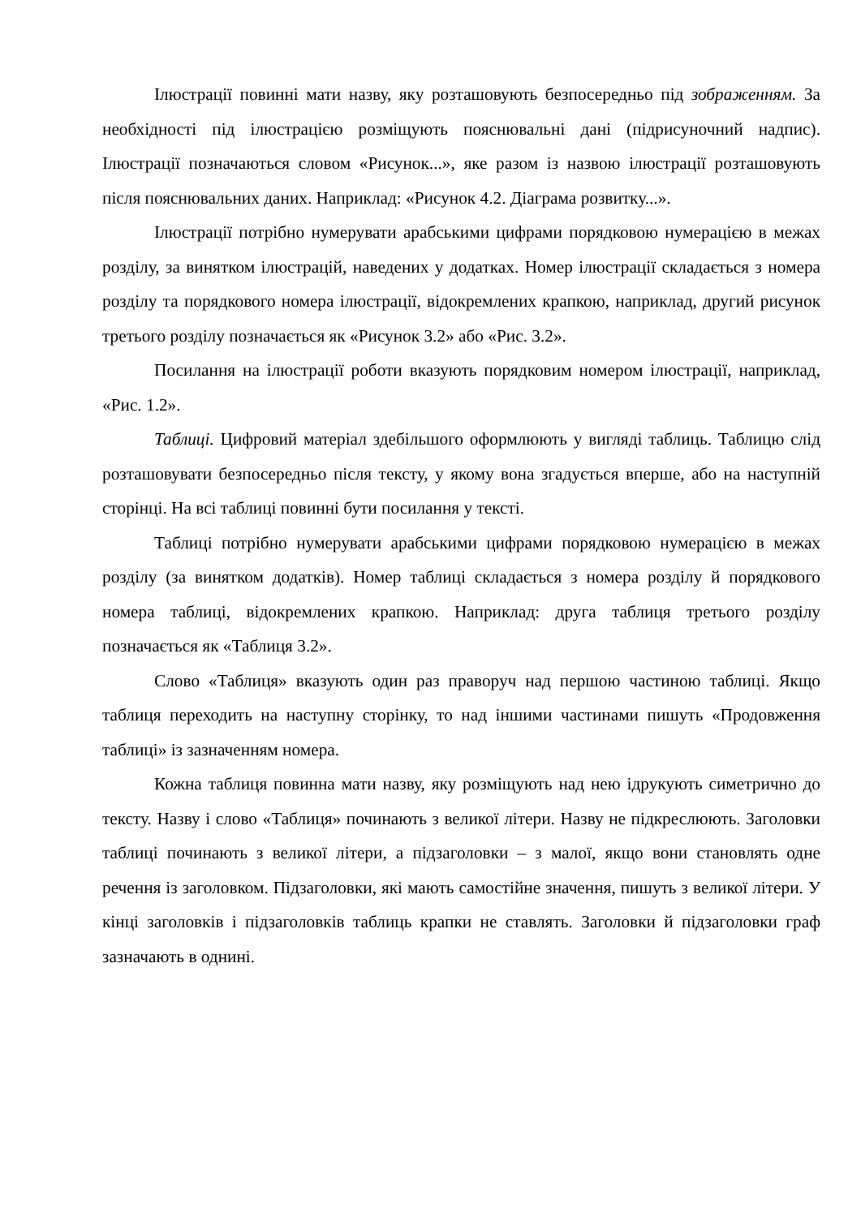Ілюстрації повинні мати назву, яку розташовують безпосередньо під зображенням. За необхідності під ілюстрацією розміщують пояснювальні дані (підрисуночний надпис). Ілюстрації позначаються словом «Рисунок...», яке разом із назвою ілюстрації розташовують після пояснювальних даних. Наприклад: «Рисунок 4.2. Діаграма розвитку...».
Ілюстрації потрібно нумерувати арабськими цифрами порядковою нумерацією в межах розділу, за винятком ілюстрацій, наведених у додатках. Номер ілюстрації складається з номера розділу та порядкового номера ілюстрації, відокремлених крапкою, наприклад, другий рисунок третього розділу позначається як «Рисунок 3.2» або «Рис. 3.2».
Посилання на ілюстрації роботи вказують порядковим номером ілюстрації, наприклад, «Рис. 1.2».
Таблиці. Цифровий матеріал здебільшого оформлюють у вигляді таблиць. Таблицю слід розташовувати безпосередньо після тексту, у якому вона згадується вперше, або на наступній сторінці. На всі таблиці повинні бути посилання у тексті.
Таблиці потрібно нумерувати арабськими цифрами порядковою нумерацією в межах розділу (за винятком додатків). Номер таблиці складається з номера розділу й порядкового номера таблиці, відокремлених крапкою. Наприклад: друга таблиця третього розділу позначається як «Таблиця 3.2».
Слово «Таблиця» вказують один раз праворуч над першою частиною таблиці. Якщо таблиця переходить на наступну сторінку, то над іншими частинами пишуть «Продовження таблиці» із зазначенням номера.
Кожна таблиця повинна мати назву, яку розміщують над нею ідрукують симетрично до тексту. Назву і слово «Таблиця» починають з великої літери. Назву не підкреслюють. Заголовки таблиці починають з великої літери, а підзаголовки – з малої, якщо вони становлять одне речення із заголовком. Підзаголовки, які мають самостійне значення, пишуть з великої літери. У кінці заголовків і підзаголовків таблиць крапки не ставлять. Заголовки й підзаголовки граф зазначають в однині.